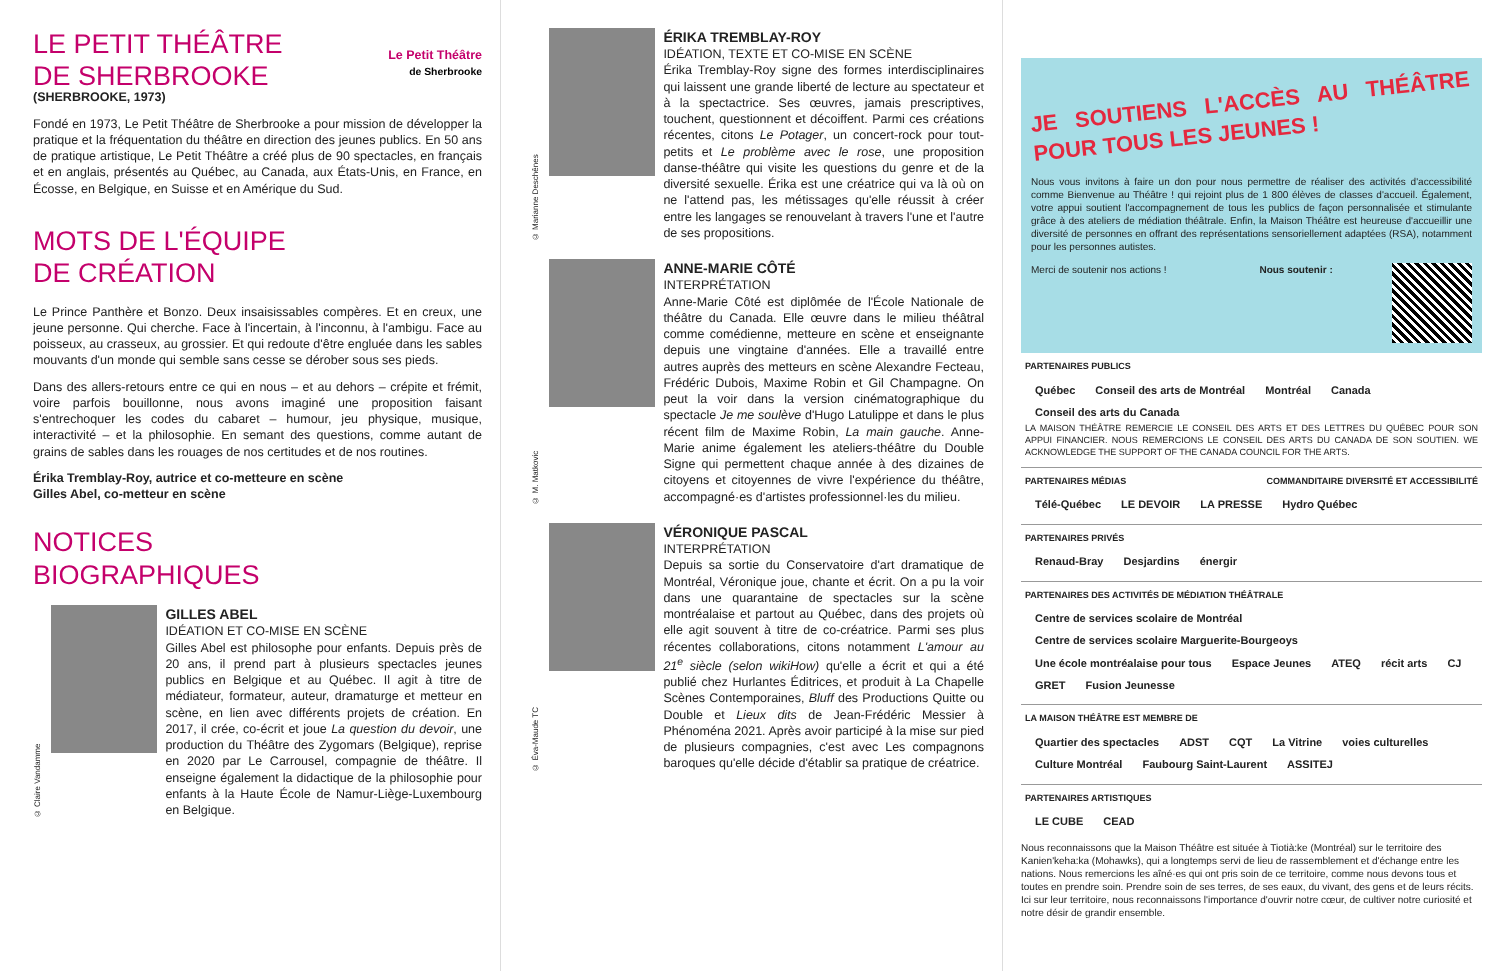LE PETIT THÉÂTRE
DE SHERBROOKE
Le Petit Théâtre
de Sherbrooke
(SHERBROOKE, 1973)
Fondé en 1973, Le Petit Théâtre de Sherbrooke a pour mission de développer la pratique et la fréquentation du théâtre en direction des jeunes publics. En 50 ans de pratique artistique, Le Petit Théâtre a créé plus de 90 spectacles, en français et en anglais, présentés au Québec, au Canada, aux États-Unis, en France, en Écosse, en Belgique, en Suisse et en Amérique du Sud.
MOTS DE L'ÉQUIPE
DE CRÉATION
Le Prince Panthère et Bonzo. Deux insaisissables compères. Et en creux, une jeune personne. Qui cherche. Face à l'incertain, à l'inconnu, à l'ambigu. Face au poisseux, au crasseux, au grossier. Et qui redoute d'être engluée dans les sables mouvants d'un monde qui semble sans cesse se dérober sous ses pieds.
Dans des allers-retours entre ce qui en nous – et au dehors – crépite et frémit, voire parfois bouillonne, nous avons imaginé une proposition faisant s'entrechoquer les codes du cabaret – humour, jeu physique, musique, interactivité – et la philosophie. En semant des questions, comme autant de grains de sables dans les rouages de nos certitudes et de nos routines.
Érika Tremblay-Roy, autrice et co-metteure en scène
Gilles Abel, co-metteur en scène
NOTICES
BIOGRAPHIQUES
© Claire Vandamme
GILLES ABEL
IDÉATION ET CO-MISE EN SCÈNE
Gilles Abel est philosophe pour enfants. Depuis près de 20 ans, il prend part à plusieurs spectacles jeunes publics en Belgique et au Québec. Il agit à titre de médiateur, formateur, auteur, dramaturge et metteur en scène, en lien avec différents projets de création. En 2017, il crée, co-écrit et joue La question du devoir, une production du Théâtre des Zygomars (Belgique), reprise en 2020 par Le Carrousel, compagnie de théâtre. Il enseigne également la didactique de la philosophie pour enfants à la Haute École de Namur-Liège-Luxembourg en Belgique.
© Marianne Deschênes
ÉRIKA TREMBLAY-ROY
IDÉATION, TEXTE ET CO-MISE EN SCÈNE
Érika Tremblay-Roy signe des formes interdisciplinaires qui laissent une grande liberté de lecture au spectateur et à la spectactrice. Ses œuvres, jamais prescriptives, touchent, questionnent et décoiffent. Parmi ces créations récentes, citons Le Potager, un concert-rock pour tout-petits et Le problème avec le rose, une proposition danse-théâtre qui visite les questions du genre et de la diversité sexuelle. Érika est une créatrice qui va là où on ne l'attend pas, les métissages qu'elle réussit à créer entre les langages se renouvelant à travers l'une et l'autre de ses propositions.
© M. Matkovic
ANNE-MARIE CÔTÉ
INTERPRÉTATION
Anne-Marie Côté est diplômée de l'École Nationale de théâtre du Canada. Elle œuvre dans le milieu théâtral comme comédienne, metteure en scène et enseignante depuis une vingtaine d'années. Elle a travaillé entre autres auprès des metteurs en scène Alexandre Fecteau, Frédéric Dubois, Maxime Robin et Gil Champagne. On peut la voir dans la version cinématographique du spectacle Je me soulève d'Hugo Latulippe et dans le plus récent film de Maxime Robin, La main gauche. Anne-Marie anime également les ateliers-théâtre du Double Signe qui permettent chaque année à des dizaines de citoyens et citoyennes de vivre l'expérience du théâtre, accompagné·es d'artistes professionnel·les du milieu.
© Éva-Maude TC
VÉRONIQUE PASCAL
INTERPRÉTATION
Depuis sa sortie du Conservatoire d'art dramatique de Montréal, Véronique joue, chante et écrit. On a pu la voir dans une quarantaine de spectacles sur la scène montréalaise et partout au Québec, dans des projets où elle agit souvent à titre de co-créatrice. Parmi ses plus récentes collaborations, citons notamment L'amour au 21<sup>e</sup> siècle (selon wikiHow) qu'elle a écrit et qui a été publié chez Hurlantes Éditrices, et produit à La Chapelle Scènes Contemporaines, Bluff des Productions Quitte ou Double et Lieux dits de Jean-Frédéric Messier à Phénoména 2021. Après avoir participé à la mise sur pied de plusieurs compagnies, c'est avec Les compagnons baroques qu'elle décide d'établir sa pratique de créatrice.
JE SOUTIENS L'ACCÈS AU THÉÂTRE POUR TOUS LES JEUNES !
Nous vous invitons à faire un don pour nous permettre de réaliser des activités d'accessibilité comme Bienvenue au Théâtre ! qui rejoint plus de 1 800 élèves de classes d'accueil. Également, votre appui soutient l'accompagnement de tous les publics de façon personnalisée et stimulante grâce à des ateliers de médiation théâtrale. Enfin, la Maison Théâtre est heureuse d'accueillir une diversité de personnes en offrant des représentations sensoriellement adaptées (RSA), notamment pour les personnes autistes.
Merci de soutenir nos actions ! Nous soutenir :
PARTENAIRES PUBLICS
Québec Conseil des arts de Montréal Montréal Canada Conseil des arts du Canada
LA MAISON THÉÂTRE REMERCIE LE CONSEIL DES ARTS ET DES LETTRES DU QUÉBEC POUR SON APPUI FINANCIER. NOUS REMERCIONS LE CONSEIL DES ARTS DU CANADA DE SON SOUTIEN. WE ACKNOWLEDGE THE SUPPORT OF THE CANADA COUNCIL FOR THE ARTS.
PARTENAIRES MÉDIAS COMMANDITAIRE DIVERSITÉ ET ACCESSIBILITÉ
Télé-Québec LE DEVOIR LA PRESSE Hydro Québec
PARTENAIRES PRIVÉS
Renaud-Bray Desjardins énergir
PARTENAIRES DES ACTIVITÉS DE MÉDIATION THÉÂTRALE
Centre de services scolaire de Montréal Centre de services scolaire Marguerite-Bourgeoys Une école montréalaise pour tous Espace Jeunes ATEQ récit arts CJ GRET Fusion Jeunesse
LA MAISON THÉÂTRE EST MEMBRE DE
Quartier des spectacles ADST CQT La Vitrine voies culturelles Culture Montréal Faubourg Saint-Laurent ASSITEJ
PARTENAIRES ARTISTIQUES
LE CUBE CEAD
Nous reconnaissons que la Maison Théâtre est située à Tiotià:ke (Montréal) sur le territoire des Kanien'keha:ka (Mohawks), qui a longtemps servi de lieu de rassemblement et d'échange entre les nations. Nous remercions les aîné·es qui ont pris soin de ce territoire, comme nous devons tous et toutes en prendre soin. Prendre soin de ses terres, de ses eaux, du vivant, des gens et de leurs récits. Ici sur leur territoire, nous reconnaissons l'importance d'ouvrir notre cœur, de cultiver notre curiosité et notre désir de grandir ensemble.